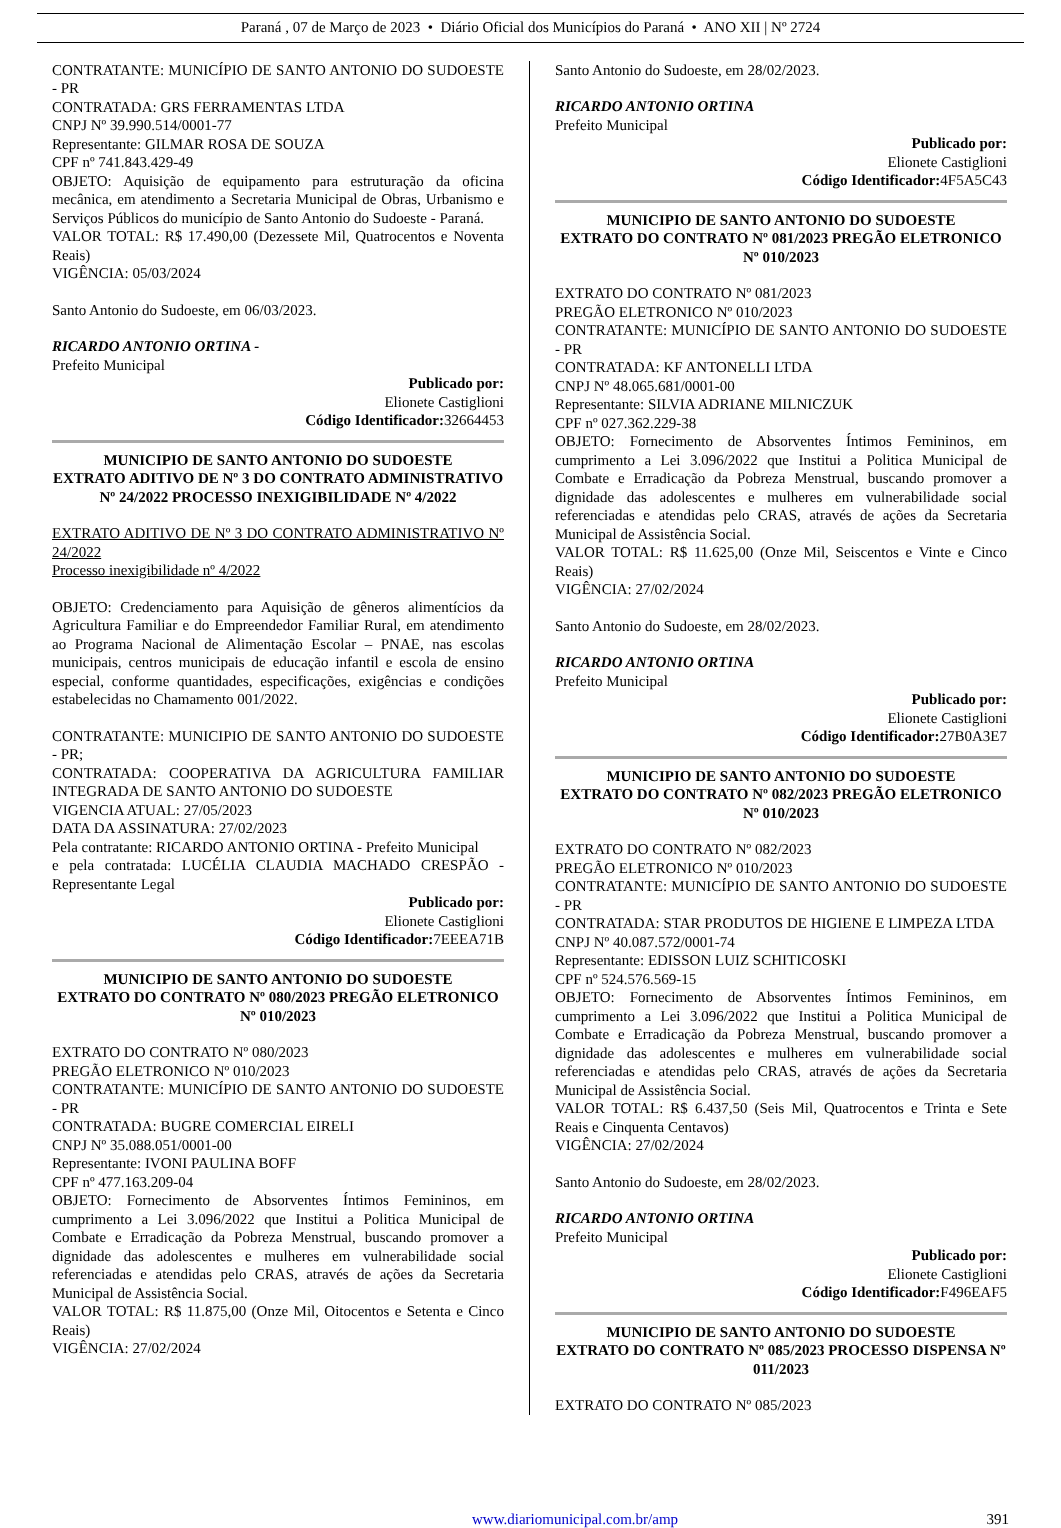Paraná , 07 de Março de 2023 • Diário Oficial dos Municípios do Paraná • ANO XII | Nº 2724
CONTRATANTE: MUNICÍPIO DE SANTO ANTONIO DO SUDOESTE - PR
CONTRATADA: GRS FERRAMENTAS LTDA
CNPJ Nº 39.990.514/0001-77
Representante: GILMAR ROSA DE SOUZA
CPF nº 741.843.429-49
OBJETO: Aquisição de equipamento para estruturação da oficina mecânica, em atendimento a Secretaria Municipal de Obras, Urbanismo e Serviços Públicos do município de Santo Antonio do Sudoeste - Paraná.
VALOR TOTAL: R$ 17.490,00 (Dezessete Mil, Quatrocentos e Noventa Reais)
VIGÊNCIA: 05/03/2024
Santo Antonio do Sudoeste, em 06/03/2023.
RICARDO ANTONIO ORTINA -
Prefeito Municipal
Publicado por:
Elionete Castiglioni
Código Identificador: 32664453
MUNICIPIO DE SANTO ANTONIO DO SUDOESTE
EXTRATO ADITIVO DE Nº 3 DO CONTRATO ADMINISTRATIVO Nº 24/2022 PROCESSO INEXIGIBILIDADE Nº 4/2022
EXTRATO ADITIVO DE Nº 3 DO CONTRATO ADMINISTRATIVO Nº 24/2022
Processo inexigibilidade nº 4/2022
OBJETO: Credenciamento para Aquisição de gêneros alimentícios da Agricultura Familiar e do Empreendedor Familiar Rural, em atendimento ao Programa Nacional de Alimentação Escolar – PNAE, nas escolas municipais, centros municipais de educação infantil e escola de ensino especial, conforme quantidades, especificações, exigências e condições estabelecidas no Chamamento 001/2022.
CONTRATANTE: MUNICIPIO DE SANTO ANTONIO DO SUDOESTE - PR;
CONTRATADA: COOPERATIVA DA AGRICULTURA FAMILIAR INTEGRADA DE SANTO ANTONIO DO SUDOESTE
VIGENCIA ATUAL: 27/05/2023
DATA DA ASSINATURA: 27/02/2023
Pela contratante: RICARDO ANTONIO ORTINA - Prefeito Municipal
e pela contratada: LUCÉLIA CLAUDIA MACHADO CRESPÃO - Representante Legal
Publicado por:
Elionete Castiglioni
Código Identificador: 7EEEA71B
MUNICIPIO DE SANTO ANTONIO DO SUDOESTE
EXTRATO DO CONTRATO Nº 080/2023 PREGÃO ELETRONICO Nº 010/2023
EXTRATO DO CONTRATO Nº 080/2023
PREGÃO ELETRONICO Nº 010/2023
CONTRATANTE: MUNICÍPIO DE SANTO ANTONIO DO SUDOESTE - PR
CONTRATADA: BUGRE COMERCIAL EIRELI
CNPJ Nº 35.088.051/0001-00
Representante: IVONI PAULINA BOFF
CPF nº 477.163.209-04
OBJETO: Fornecimento de Absorventes Íntimos Femininos, em cumprimento a Lei 3.096/2022 que Institui a Politica Municipal de Combate e Erradicação da Pobreza Menstrual, buscando promover a dignidade das adolescentes e mulheres em vulnerabilidade social referenciadas e atendidas pelo CRAS, através de ações da Secretaria Municipal de Assistência Social.
VALOR TOTAL: R$ 11.875,00 (Onze Mil, Oitocentos e Setenta e Cinco Reais)
VIGÊNCIA: 27/02/2024
Santo Antonio do Sudoeste, em 28/02/2023.
RICARDO ANTONIO ORTINA
Prefeito Municipal
Publicado por:
Elionete Castiglioni
Código Identificador: 4F5A5C43
MUNICIPIO DE SANTO ANTONIO DO SUDOESTE
EXTRATO DO CONTRATO Nº 081/2023 PREGÃO ELETRONICO Nº 010/2023
EXTRATO DO CONTRATO Nº 081/2023
PREGÃO ELETRONICO Nº 010/2023
CONTRATANTE: MUNICÍPIO DE SANTO ANTONIO DO SUDOESTE - PR
CONTRATADA: KF ANTONELLI LTDA
CNPJ Nº 48.065.681/0001-00
Representante: SILVIA ADRIANE MILNICZUK
CPF nº 027.362.229-38
OBJETO: Fornecimento de Absorventes Íntimos Femininos, em cumprimento a Lei 3.096/2022 que Institui a Politica Municipal de Combate e Erradicação da Pobreza Menstrual, buscando promover a dignidade das adolescentes e mulheres em vulnerabilidade social referenciadas e atendidas pelo CRAS, através de ações da Secretaria Municipal de Assistência Social.
VALOR TOTAL: R$ 11.625,00 (Onze Mil, Seiscentos e Vinte e Cinco Reais)
VIGÊNCIA: 27/02/2024
Santo Antonio do Sudoeste, em 28/02/2023.
RICARDO ANTONIO ORTINA
Prefeito Municipal
Publicado por:
Elionete Castiglioni
Código Identificador: 27B0A3E7
MUNICIPIO DE SANTO ANTONIO DO SUDOESTE
EXTRATO DO CONTRATO Nº 082/2023 PREGÃO ELETRONICO Nº 010/2023
EXTRATO DO CONTRATO Nº 082/2023
PREGÃO ELETRONICO Nº 010/2023
CONTRATANTE: MUNICÍPIO DE SANTO ANTONIO DO SUDOESTE - PR
CONTRATADA: STAR PRODUTOS DE HIGIENE E LIMPEZA LTDA
CNPJ Nº 40.087.572/0001-74
Representante: EDISSON LUIZ SCHITICOSKI
CPF nº 524.576.569-15
OBJETO: Fornecimento de Absorventes Íntimos Femininos, em cumprimento a Lei 3.096/2022 que Institui a Politica Municipal de Combate e Erradicação da Pobreza Menstrual, buscando promover a dignidade das adolescentes e mulheres em vulnerabilidade social referenciadas e atendidas pelo CRAS, através de ações da Secretaria Municipal de Assistência Social.
VALOR TOTAL: R$ 6.437,50 (Seis Mil, Quatrocentos e Trinta e Sete Reais e Cinquenta Centavos)
VIGÊNCIA: 27/02/2024
Santo Antonio do Sudoeste, em 28/02/2023.
RICARDO ANTONIO ORTINA
Prefeito Municipal
Publicado por:
Elionete Castiglioni
Código Identificador: F496EAF5
MUNICIPIO DE SANTO ANTONIO DO SUDOESTE
EXTRATO DO CONTRATO Nº 085/2023 PROCESSO DISPENSA Nº 011/2023
EXTRATO DO CONTRATO Nº 085/2023
www.diariomunicipal.com.br/amp 391